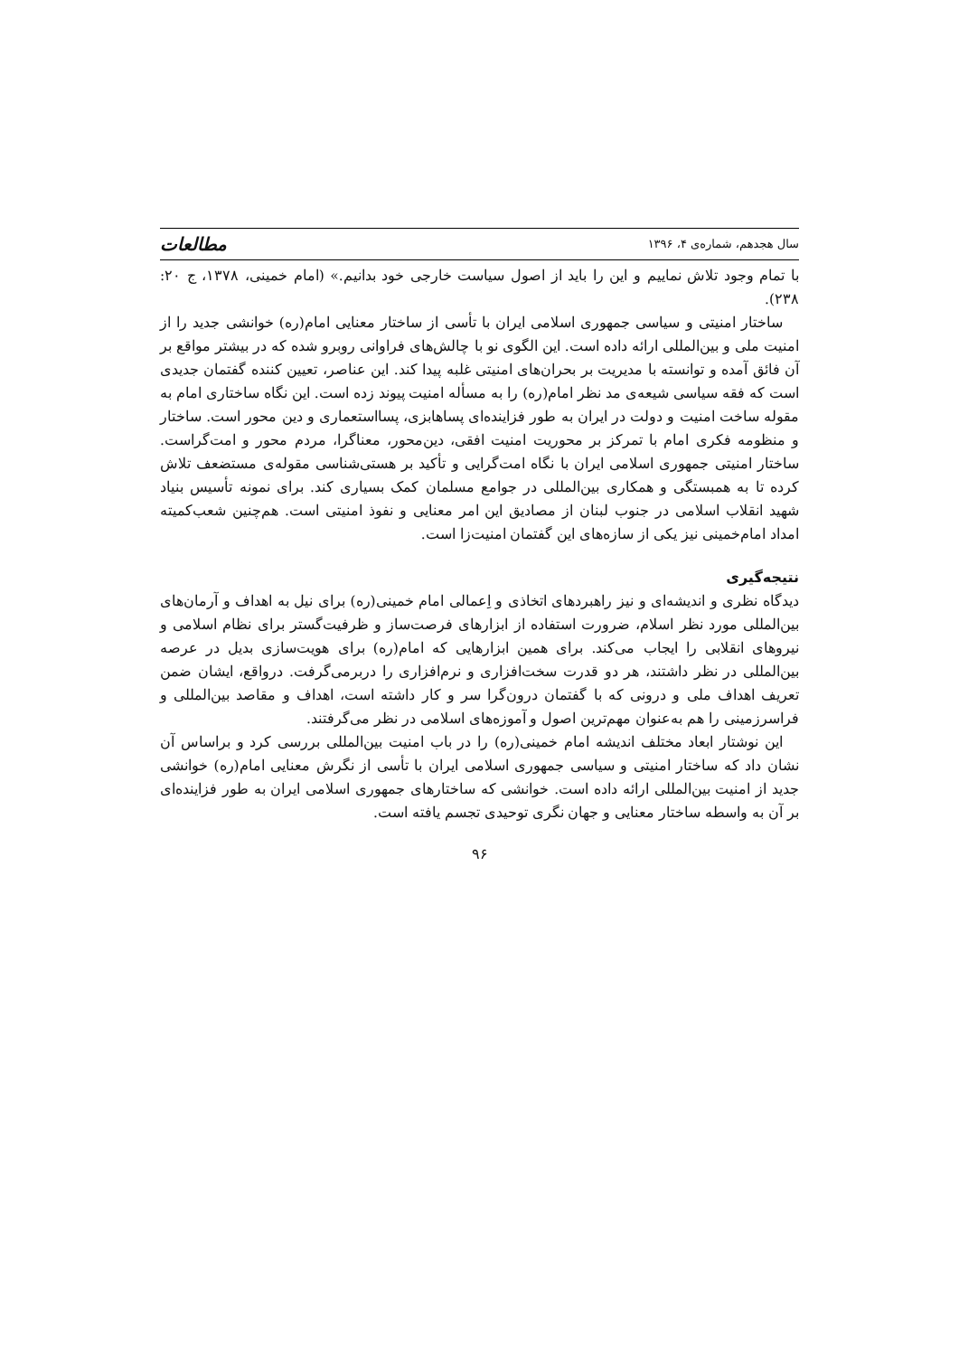سال هجدهم، شماره‌ی ۴، ۱۳۹۶ مطالعات
با تمام وجود تلاش نماییم و این را باید از اصول سیاست خارجی خود بدانیم.» (امام خمینی، ۱۳۷۸، ج ۲۰: ۲۳۸).
ساختار امنیتی و سیاسی جمهوری اسلامی ایران با تأسی از ساختار معنایی امام(ره) خوانشی جدید را از امنیت ملی و بین‌المللی ارائه داده است. این الگوی نو با چالش‌های فراوانی روبرو شده که در بیشتر مواقع بر آن فائق آمده و توانسته با مدیریت بر بحران‌های امنیتی غلبه پیدا کند. این عناصر، تعیین کننده گفتمان جدیدی است که فقه سیاسی شیعه‌ی مد نظر امام(ره) را به مسأله امنیت پیوند زده است. این نگاه ساختاری امام به مقوله ساخت امنیت و دولت در ایران به طور فزاینده‌ای پساهابزی، پسااستعماری و دین محور است. ساختار و منظومه فکری امام با تمرکز بر محوریت امنیت افقی، دین‌محور، معناگرا، مردم محور و امت‌گراست. ساختار امنیتی جمهوری اسلامی ایران با نگاه امت‌گرایی و تأکید بر هستی‌شناسی مقوله‌ی مستضعف تلاش کرده تا به همبستگی و همکاری بین‌المللی در جوامع مسلمان کمک بسیاری کند. برای نمونه تأسیس بنیاد شهید انقلاب اسلامی در جنوب لبنان از مصادیق این امر معنایی و نفوذ امنیتی است. هم‌چنین شعب‌کمیته امداد امام‌خمینی نیز یکی از سازه‌های این گفتمان امنیت‌زا است.
نتیجه‌گیری
دیدگاه نظری و اندیشه‌ای و نیز راهبردهای اتخاذی و اِعمالی امام خمینی(ره) برای نیل به اهداف و آرمان‌های بین‌المللی مورد نظر اسلام، ضرورت استفاده از ابزارهای فرصت‌ساز و ظرفیت‌گستر برای نظام اسلامی و نیروهای انقلابی را ایجاب می‌کند. برای همین ابزارهایی که امام(ره) برای هویت‌سازی بدیل در عرصه بین‌المللی در نظر داشتند، هر دو قدرت سخت‌افزاری و نرم‌افزاری را دربرمی‌گرفت. درواقع، ایشان ضمن تعریف اهداف ملی و درونی که با گفتمان درون‌گرا سر و کار داشته است، اهداف و مقاصد بین‌المللی و فراسرزمینی را هم به‌عنوان مهم‌ترین اصول و آموزه‌های اسلامی در نظر می‌گرفتند.
این نوشتار ابعاد مختلف اندیشه امام خمینی(ره) را در باب امنیت بین‌المللی بررسی کرد و براساس آن نشان داد که ساختار امنیتی و سیاسی جمهوری اسلامی ایران با تأسی از نگرش معنایی امام(ره) خوانشی جدید از امنیت بین‌المللی ارائه داده است. خوانشی که ساختارهای جمهوری اسلامی ایران به طور فزاینده‌ای بر آن به واسطه ساختار معنایی و جهان نگری توحیدی تجسم یافته است.
۹۶